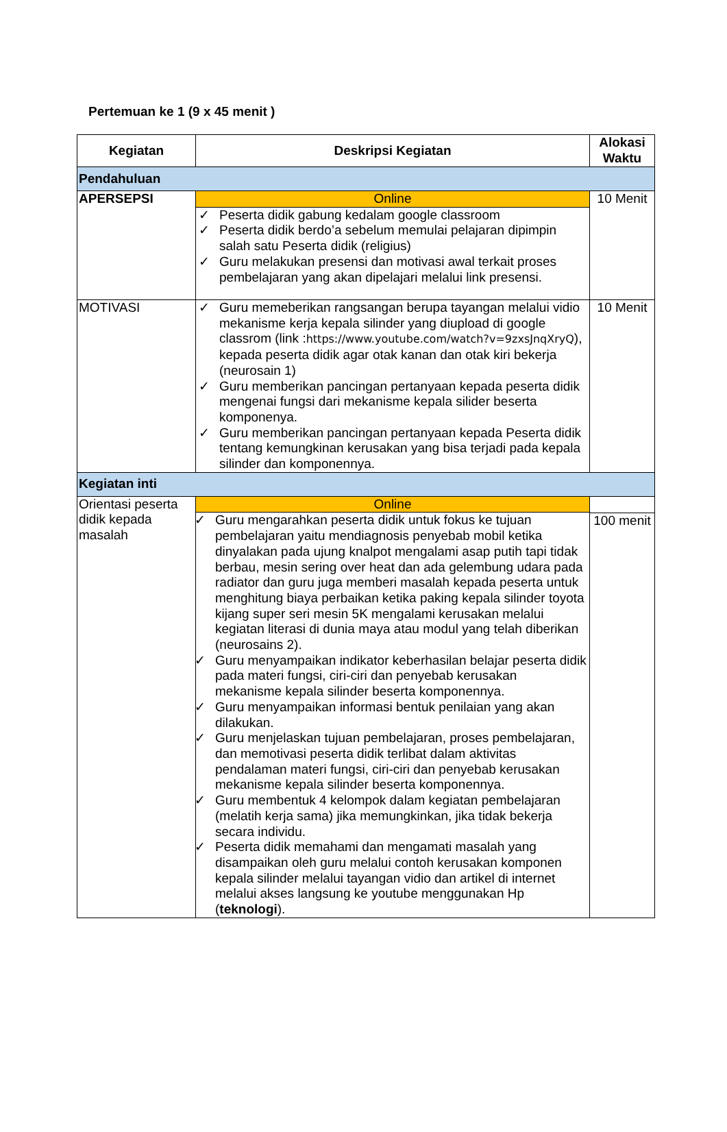Pertemuan ke 1 (9 x 45 menit )
| Kegiatan | Deskripsi Kegiatan | Alokasi Waktu |
| --- | --- | --- |
| Pendahuluan | | |
| APERSEPSI | Online ✓ Peserta didik gabung kedalam google classroom ✓ Peserta didik berdo’a sebelum memulai pelajaran dipimpin salah satu Peserta didik (religius) ✓ Guru melakukan presensi dan motivasi awal terkait proses pembelajaran yang akan dipelajari melalui link presensi. | 10 Menit |
| MOTIVASI | ✓ Guru memeberikan rangsangan berupa tayangan melalui vidio mekanisme kerja kepala silinder yang diupload di google classrom (link : https://www.youtube.com/watch?v=9zxsJnqXryQ ), kepada peserta didik agar otak kanan dan otak kiri bekerja (neurosain 1) ✓ Guru memberikan pancingan pertanyaan kepada peserta didik mengenai fungsi dari mekanisme kepala silider beserta komponenya. ✓ Guru memberikan pancingan pertanyaan kepada Peserta didik tentang kemungkinan kerusakan yang bisa terjadi pada kepala silinder dan komponennya. | 10 Menit |
| Kegiatan inti | | |
| Orientasi peserta didik kepada masalah | Online ✓ Guru mengarahkan peserta didik untuk fokus ke tujuan pembelajaran yaitu mendiagnosis penyebab mobil ketika dinyalakan pada ujung knalpot mengalami asap putih tapi tidak berbau, mesin sering over heat dan ada gelembung udara pada radiator dan guru juga memberi masalah kepada peserta untuk menghitung biaya perbaikan ketika paking kepala silinder toyota kijang super seri mesin 5K mengalami kerusakan melalui kegiatan literasi di dunia maya atau modul yang telah diberikan (neurosains 2). ✓ Guru menyampaikan indikator keberhasilan belajar peserta didik pada materi fungsi, ciri-ciri dan penyebab kerusakan mekanisme kepala silinder beserta komponennya. ✓ Guru menyampaikan informasi bentuk penilaian yang akan dilakukan. ✓ Guru menjelaskan tujuan pembelajaran, proses pembelajaran, dan memotivasi peserta didik terlibat dalam aktivitas pendalaman materi fungsi, ciri-ciri dan penyebab kerusakan mekanisme kepala silinder beserta komponennya. ✓ Guru membentuk 4 kelompok dalam kegiatan pembelajaran (melatih kerja sama) jika memungkinkan, jika tidak bekerja secara individu. ✓ Peserta didik memahami dan mengamati masalah yang disampaikan oleh guru melalui contoh kerusakan komponen kepala silinder melalui tayangan vidio dan artikel di internet melalui akses langsung ke youtube menggunakan Hp ( teknologi ). | 100 menit |